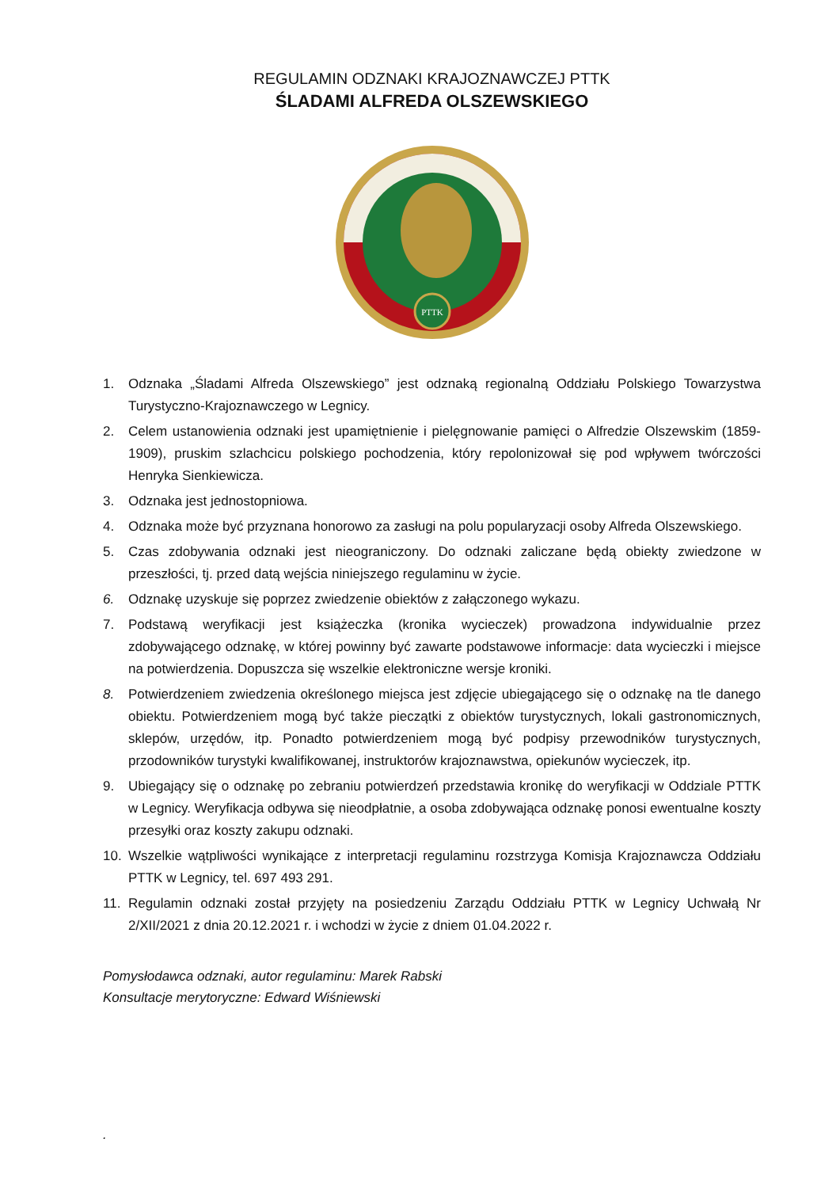REGULAMIN ODZNAKI KRAJOZNAWCZEJ PTTK
ŚLADAMI ALFREDA OLSZEWSKIEGO
PTTK
1. Odznaka „Śladami Alfreda Olszewskiego” jest odznaką regionalną Oddziału Polskiego Towarzystwa Turystyczno-Krajoznawczego w Legnicy.
2. Celem ustanowienia odznaki jest upamiętnienie i pielęgnowanie pamięci o Alfredzie Olszewskim (1859-1909), pruskim szlachcicu polskiego pochodzenia, który repolonizował się pod wpływem twórczości Henryka Sienkiewicza.
3. Odznaka jest jednostopniowa.
4. Odznaka może być przyznana honorowo za zasługi na polu popularyzacji osoby Alfreda Olszewskiego.
5. Czas zdobywania odznaki jest nieograniczony. Do odznaki zaliczane będą obiekty zwiedzone w przeszłości, tj. przed datą wejścia niniejszego regulaminu w życie.
6. Odznakę uzyskuje się poprzez zwiedzenie obiektów z załączonego wykazu.
7. Podstawą weryfikacji jest książeczka (kronika wycieczek) prowadzona indywidualnie przez zdobywającego odznakę, w której powinny być zawarte podstawowe informacje: data wycieczki i miejsce na potwierdzenia. Dopuszcza się wszelkie elektroniczne wersje kroniki.
8. Potwierdzeniem zwiedzenia określonego miejsca jest zdjęcie ubiegającego się o odznakę na tle danego obiektu. Potwierdzeniem mogą być także pieczątki z obiektów turystycznych, lokali gastronomicznych, sklepów, urzędów, itp. Ponadto potwierdzeniem mogą być podpisy przewodników turystycznych, przodowników turystyki kwalifikowanej, instruktorów krajoznawstwa, opiekunów wycieczek, itp.
9. Ubiegający się o odznakę po zebraniu potwierdzeń przedstawia kronikę do weryfikacji w Oddziale PTTK w Legnicy. Weryfikacja odbywa się nieodpłatnie, a osoba zdobywająca odznakę ponosi ewentualne koszty przesyłki oraz koszty zakupu odznaki.
10. Wszelkie wątpliwości wynikające z interpretacji regulaminu rozstrzyga Komisja Krajoznawcza Oddziału PTTK w Legnicy, tel. 697 493 291.
11. Regulamin odznaki został przyjęty na posiedzeniu Zarządu Oddziału PTTK w Legnicy Uchwałą Nr 2/XII/2021 z dnia 20.12.2021 r. i wchodzi w życie z dniem 01.04.2022 r.
Pomysłodawca odznaki, autor regulaminu: Marek Rabski
Konsultacje merytoryczne: Edward Wiśniewski
.